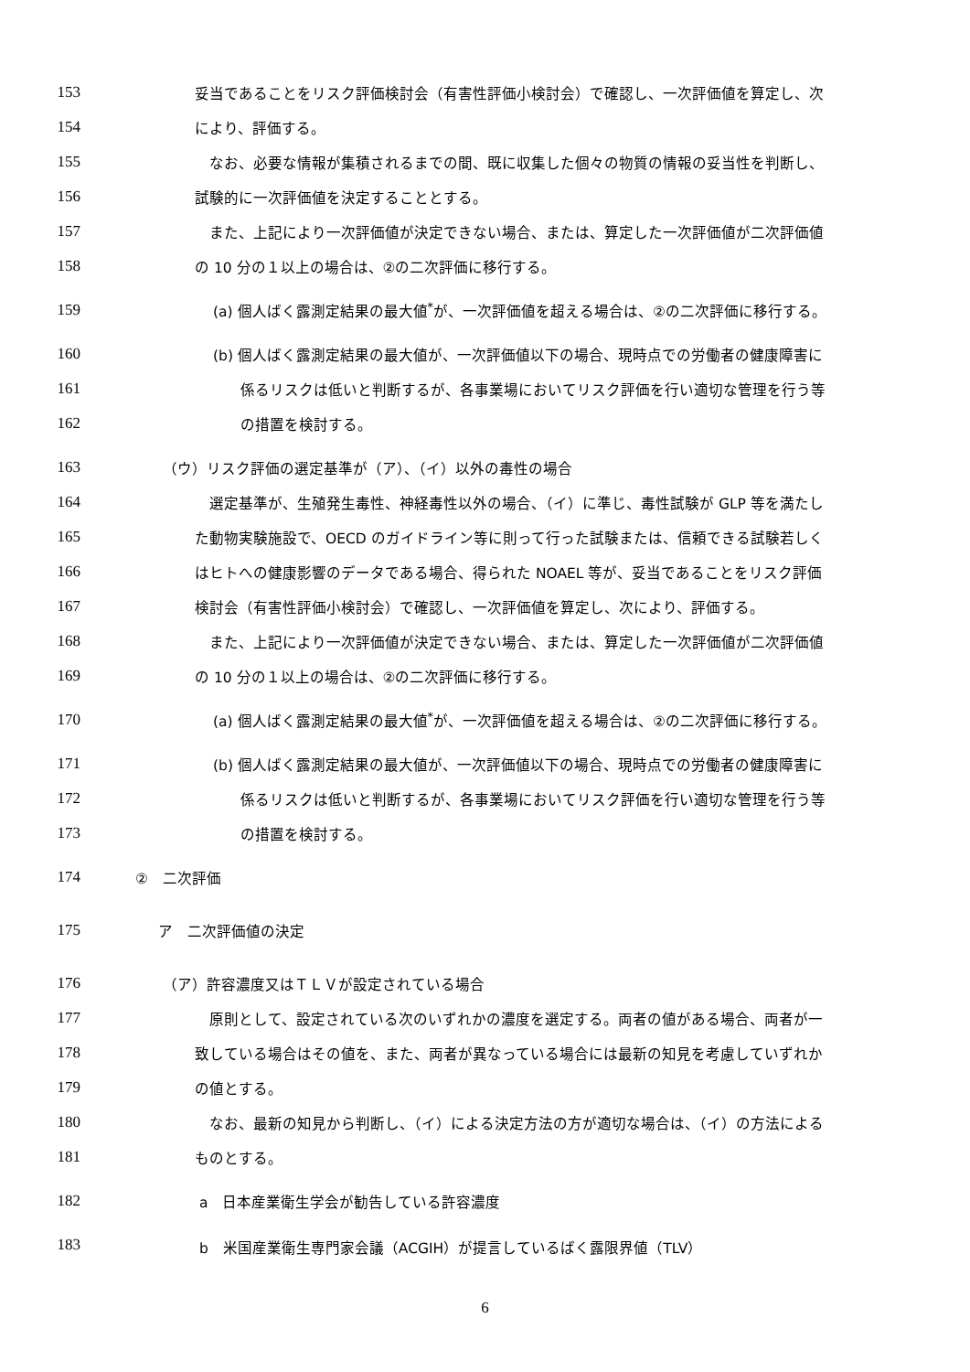153 妥当であることをリスク評価検討会（有害性評価小検討会）で確認し、一次評価値を算定し、次
154 により、評価する。
155 なお、必要な情報が集積されるまでの間、既に収集した個々の物質の情報の妥当性を判断し、
156 試験的に一次評価値を決定することとする。
157 また、上記により一次評価値が決定できない場合、または、算定した一次評価値が二次評価値
158 の 10 分の１以上の場合は、②の二次評価に移行する。
159 (a) 個人ばく露測定結果の最大値<sup>*</sup>が、一次評価値を超える場合は、②の二次評価に移行する。
160 (b) 個人ばく露測定結果の最大値が、一次評価値以下の場合、現時点での労働者の健康障害に
161 係るリスクは低いと判断するが、各事業場においてリスク評価を行い適切な管理を行う等
162 の措置を検討する。
163 （ウ）リスク評価の選定基準が（ア）、（イ）以外の毒性の場合
164 選定基準が、生殖発生毒性、神経毒性以外の場合、（イ）に準じ、毒性試験が GLP 等を満たし
165 た動物実験施設で、OECD のガイドライン等に則って行った試験または、信頼できる試験若しく
166 はヒトへの健康影響のデータである場合、得られた NOAEL 等が、妥当であることをリスク評価
167 検討会（有害性評価小検討会）で確認し、一次評価値を算定し、次により、評価する。
168 また、上記により一次評価値が決定できない場合、または、算定した一次評価値が二次評価値
169 の 10 分の１以上の場合は、②の二次評価に移行する。
170 (a) 個人ばく露測定結果の最大値<sup>*</sup>が、一次評価値を超える場合は、②の二次評価に移行する。
171 (b) 個人ばく露測定結果の最大値が、一次評価値以下の場合、現時点での労働者の健康障害に
172 係るリスクは低いと判断するが、各事業場においてリスク評価を行い適切な管理を行う等
173 の措置を検討する。
174 ②　二次評価
175 ア　二次評価値の決定
176 （ア）許容濃度又はＴＬＶが設定されている場合
177 原則として、設定されている次のいずれかの濃度を選定する。両者の値がある場合、両者が一
178 致している場合はその値を、また、両者が異なっている場合には最新の知見を考慮していずれか
179 の値とする。
180 なお、最新の知見から判断し、（イ）による決定方法の方が適切な場合は、（イ）の方法による
181 ものとする。
182 a　日本産業衛生学会が勧告している許容濃度
183 b　米国産業衛生専門家会議（ACGIH）が提言しているばく露限界値（TLV）
6